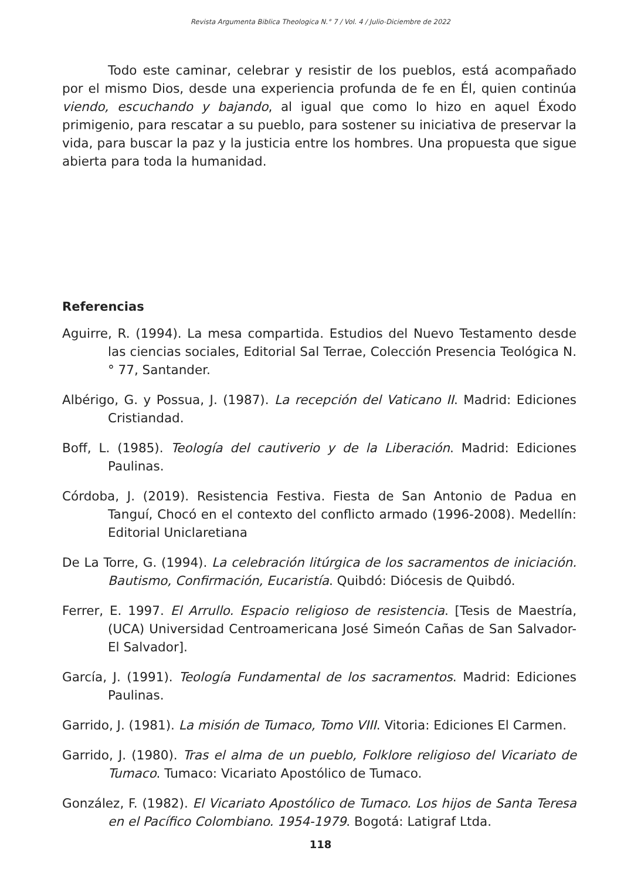Revista Argumenta Biblica Theologica N.° 7 / Vol. 4 / Julio-Diciembre de 2022
Todo este caminar, celebrar y resistir de los pueblos, está acompañado por el mismo Dios, desde una experiencia profunda de fe en Él, quien continúa viendo, escuchando y bajando, al igual que como lo hizo en aquel Éxodo primigenio, para rescatar a su pueblo, para sostener su iniciativa de preservar la vida, para buscar la paz y la justicia entre los hombres. Una propuesta que sigue abierta para toda la humanidad.
Referencias
Aguirre, R. (1994). La mesa compartida. Estudios del Nuevo Testamento desde las ciencias sociales, Editorial Sal Terrae, Colección Presencia Teológica N.° 77, Santander.
Albérigo, G. y Possua, J. (1987). La recepción del Vaticano II. Madrid: Ediciones Cristiandad.
Boff, L. (1985). Teología del cautiverio y de la Liberación. Madrid: Ediciones Paulinas.
Córdoba, J. (2019). Resistencia Festiva. Fiesta de San Antonio de Padua en Tanguí, Chocó en el contexto del conflicto armado (1996-2008). Medellín: Editorial Uniclaretiana
De La Torre, G. (1994). La celebración litúrgica de los sacramentos de iniciación. Bautismo, Confirmación, Eucaristía. Quibdó: Diócesis de Quibdó.
Ferrer, E. 1997. El Arrullo. Espacio religioso de resistencia. [Tesis de Maestría, (UCA) Universidad Centroamericana José Simeón Cañas de San Salvador-El Salvador].
García, J. (1991). Teología Fundamental de los sacramentos. Madrid: Ediciones Paulinas.
Garrido, J. (1981). La misión de Tumaco, Tomo VIII. Vitoria: Ediciones El Carmen.
Garrido, J. (1980). Tras el alma de un pueblo, Folklore religioso del Vicariato de Tumaco. Tumaco: Vicariato Apostólico de Tumaco.
González, F. (1982). El Vicariato Apostólico de Tumaco. Los hijos de Santa Teresa en el Pacífico Colombiano. 1954-1979. Bogotá: Latigraf Ltda.
118